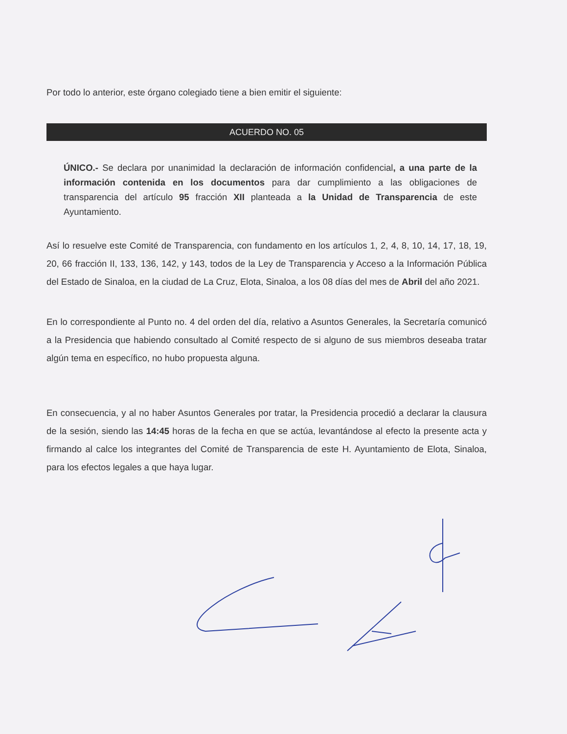Por todo lo anterior, este órgano colegiado tiene a bien emitir el siguiente:
ACUERDO NO. 05
ÚNICO.- Se declara por unanimidad la declaración de información confidencial, a una parte de la información contenida en los documentos para dar cumplimiento a las obligaciones de transparencia del artículo 95 fracción XII planteada a la Unidad de Transparencia de este Ayuntamiento.
Así lo resuelve este Comité de Transparencia, con fundamento en los artículos 1, 2, 4, 8, 10, 14, 17, 18, 19, 20, 66 fracción II, 133, 136, 142, y 143, todos de la Ley de Transparencia y Acceso a la Información Pública del Estado de Sinaloa, en la ciudad de La Cruz, Elota, Sinaloa, a los 08 días del mes de Abril del año 2021.
En lo correspondiente al Punto no. 4 del orden del día, relativo a Asuntos Generales, la Secretaría comunicó a la Presidencia que habiendo consultado al Comité respecto de si alguno de sus miembros deseaba tratar algún tema en específico, no hubo propuesta alguna.
En consecuencia, y al no haber Asuntos Generales por tratar, la Presidencia procedió a declarar la clausura de la sesión, siendo las 14:45 horas de la fecha en que se actúa, levantándose al efecto la presente acta y firmando al calce los integrantes del Comité de Transparencia de este H. Ayuntamiento de Elota, Sinaloa, para los efectos legales a que haya lugar.